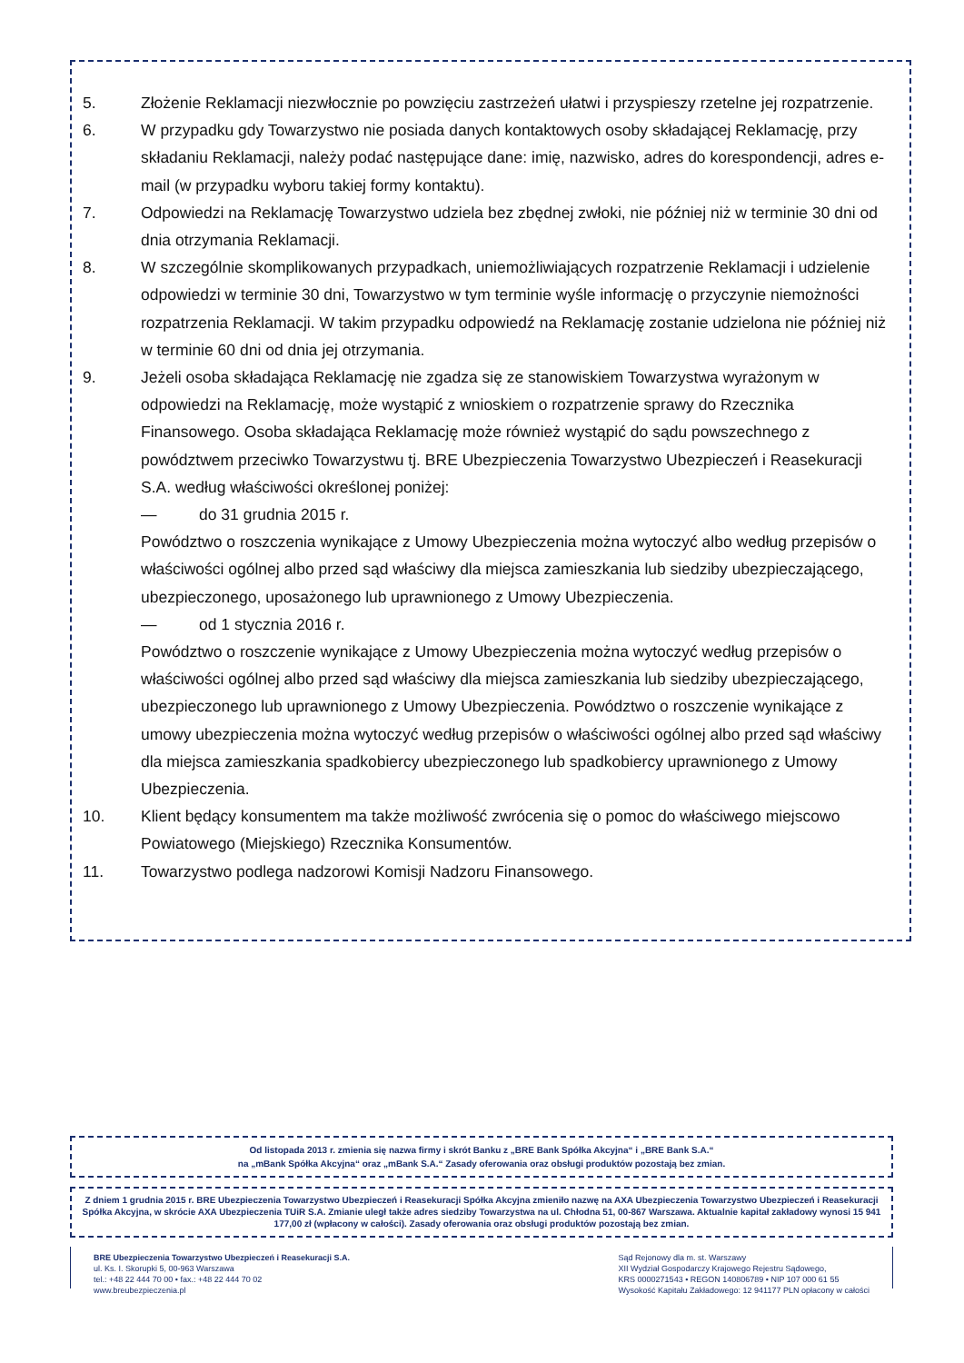5. Złożenie Reklamacji niezwłocznie po powzięciu zastrzeżeń ułatwi i przyspieszy rzetelne jej rozpatrzenie.
6. W przypadku gdy Towarzystwo nie posiada danych kontaktowych osoby składającej Reklamację, przy składaniu Reklamacji, należy podać następujące dane: imię, nazwisko, adres do korespondencji, adres e-mail (w przypadku wyboru takiej formy kontaktu).
7. Odpowiedzi na Reklamację Towarzystwo udziela bez zbędnej zwłoki, nie później niż w terminie 30 dni od dnia otrzymania Reklamacji.
8. W szczególnie skomplikowanych przypadkach, uniemożliwiających rozpatrzenie Reklamacji i udzielenie odpowiedzi w terminie 30 dni, Towarzystwo w tym terminie wyśle informację o przyczynie niemożności rozpatrzenia Reklamacji. W takim przypadku odpowiedź na Reklamację zostanie udzielona nie później niż w terminie 60 dni od dnia jej otrzymania.
9. Jeżeli osoba składająca Reklamację nie zgadza się ze stanowiskiem Towarzystwa wyrażonym w odpowiedzi na Reklamację, może wystąpić z wnioskiem o rozpatrzenie sprawy do Rzecznika Finansowego. Osoba składająca Reklamację może również wystąpić do sądu powszechnego z powództwem przeciwko Towarzystwu tj. BRE Ubezpieczenia Towarzystwo Ubezpieczeń i Reasekuracji S.A. według właściwości określonej poniżej:
— do 31 grudnia 2015 r.
Powództwo o roszczenia wynikające z Umowy Ubezpieczenia można wytoczyć albo według przepisów o właściwości ogólnej albo przed sąd właściwy dla miejsca zamieszkania lub siedziby ubezpieczającego, ubezpieczonego, uposażonego lub uprawnionego z Umowy Ubezpieczenia.
— od 1 stycznia 2016 r.
Powództwo o roszczenie wynikające z Umowy Ubezpieczenia można wytoczyć według przepisów o właściwości ogólnej albo przed sąd właściwy dla miejsca zamieszkania lub siedziby ubezpieczającego, ubezpieczonego lub uprawnionego z Umowy Ubezpieczenia. Powództwo o roszczenie wynikające z umowy ubezpieczenia można wytoczyć według przepisów o właściwości ogólnej albo przed sąd właściwy dla miejsca zamieszkania spadkobiercy ubezpieczonego lub spadkobiercy uprawnionego z Umowy Ubezpieczenia.
10. Klient będący konsumentem ma także możliwość zwrócenia się o pomoc do właściwego miejscowo Powiatowego (Miejskiego) Rzecznika Konsumentów.
11. Towarzystwo podlega nadzorowi Komisji Nadzoru Finansowego.
Od listopada 2013 r. zmienia się nazwa firmy i skrót Banku z „BRE Bank Spółka Akcyjna“ i „BRE Bank S.A.“
na „mBank Spółka Akcyjna“ oraz „mBank S.A.“ Zasady oferowania oraz obsługi produktów pozostają bez zmian.
Z dniem 1 grudnia 2015 r. BRE Ubezpieczenia Towarzystwo Ubezpieczeń i Reasekuracji Spółka Akcyjna zmieniło nazwę na AXA Ubezpieczenia Towarzystwo Ubezpieczeń i Reasekuracji Spółka Akcyjna, w skrócie AXA Ubezpieczenia TUiR S.A. Zmianie uległ także adres siedziby Towarzystwa na ul. Chłodna 51, 00-867 Warszawa. Aktualnie kapitał zakładowy wynosi 15 941 177,00 zł (wpłacony w całości). Zasady oferowania oraz obsługi produktów pozostają bez zmian.
BRE Ubezpieczenia Towarzystwo Ubezpieczeń i Reasekuracji S.A.
ul. Ks. I. Skorupki 5, 00-963 Warszawa
tel.: +48 22 444 70 00 • fax.: +48 22 444 70 02
www.breubezpieczenia.pl
Sąd Rejonowy dla m. st. Warszawy
XII Wydział Gospodarczy Krajowego Rejestru Sądowego,
KRS 0000271543 • REGON 140806789 • NIP 107 000 61 55
Wysokość Kapitału Zakładowego: 12 941177 PLN opłacony w całości